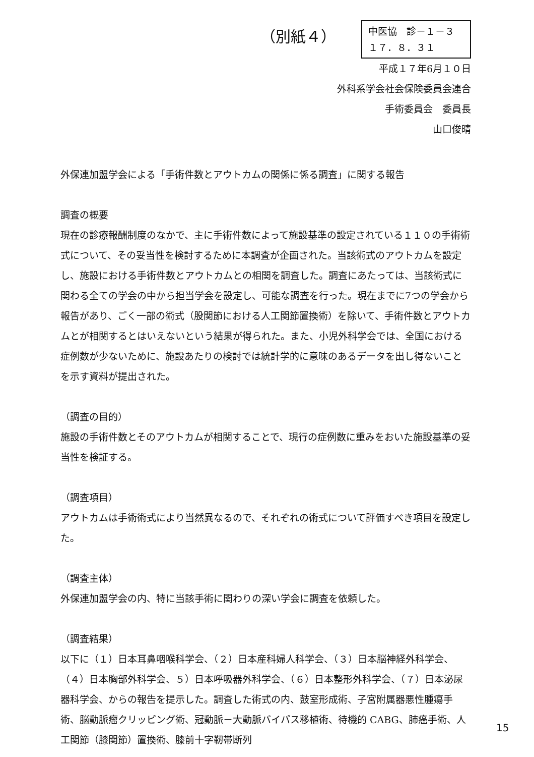（別紙４）
中医協　診－１－３
１７．８．３１
平成１７年6月１０日
外科系学会社会保険委員会連合
手術委員会　委員長
山口俊晴
外保連加盟学会による「手術件数とアウトカムの関係に係る調査」に関する報告
調査の概要
現在の診療報酬制度のなかで、主に手術件数によって施設基準の設定されている１１０の手術術式について、その妥当性を検討するために本調査が企画された。当該術式のアウトカムを設定し、施設における手術件数とアウトカムとの相関を調査した。調査にあたっては、当該術式に関わる全ての学会の中から担当学会を設定し、可能な調査を行った。現在までに7つの学会から報告があり、ごく一部の術式（股関節における人工関節置換術）を除いて、手術件数とアウトカムとが相関するとはいえないという結果が得られた。また、小児外科学会では、全国における症例数が少ないために、施設あたりの検討では統計学的に意味のあるデータを出し得ないことを示す資料が提出された。
（調査の目的）
施設の手術件数とそのアウトカムが相関することで、現行の症例数に重みをおいた施設基準の妥当性を検証する。
（調査項目）
アウトカムは手術術式により当然異なるので、それぞれの術式について評価すべき項目を設定した。
（調査主体）
外保連加盟学会の内、特に当該手術に関わりの深い学会に調査を依頼した。
（調査結果）
以下に（１）日本耳鼻咽喉科学会、（２）日本産科婦人科学会、（３）日本脳神経外科学会、（４）日本胸部外科学会、５）日本呼吸器外科学会、（６）日本整形外科学会、（７）日本泌尿器科学会、からの報告を提示した。調査した術式の内、鼓室形成術、子宮附属器悪性腫瘍手術、脳動脈瘤クリッピング術、冠動脈－大動脈バイパス移植術、待機的 CABG、肺癌手術、人工関節（膝関節）置換術、膝前十字靭帯断列
15